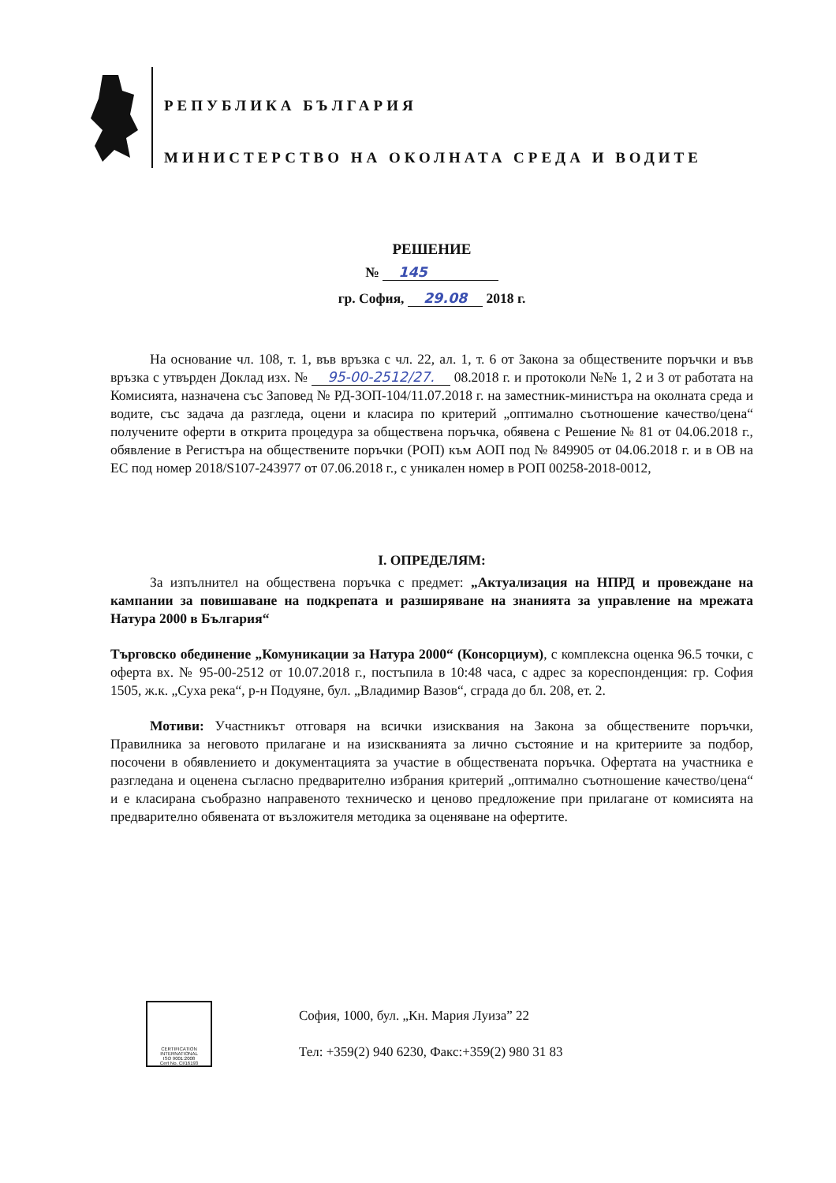РЕПУБЛИКА БЪЛГАРИЯ
МИНИСТЕРСТВО НА ОКОЛНАТА СРЕДА И ВОДИТЕ
РЕШЕНИЕ
№ 145
гр. София, 29.08 2018 г.
На основание чл. 108, т. 1, във връзка с чл. 22, ал. 1, т. 6 от Закона за обществените поръчки и във връзка с утвърден Доклад изх. № 95-00-2512/27. 08.2018 г. и протоколи №№ 1, 2 и 3 от работата на Комисията, назначена със Заповед № РД-ЗОП-104/11.07.2018 г. на заместник-министъра на околната среда и водите, със задача да разгледа, оцени и класира по критерий „оптимално съотношение качество/цена“ получените оферти в открита процедура за обществена поръчка, обявена с Решение № 81 от 04.06.2018 г., обявление в Регистъра на обществените поръчки (РОП) към АОП под № 849905 от 04.06.2018 г. и в ОВ на ЕС под номер 2018/S107-243977 от 07.06.2018 г., с уникален номер в РОП 00258-2018-0012,
I. ОПРЕДЕЛЯМ:
За изпълнител на обществена поръчка с предмет: „Актуализация на НПРД и провеждане на кампании за повишаване на подкрепата и разширяване на знанията за управление на мрежата Натура 2000 в България“
Търговско обединение „Комуникации за Натура 2000“ (Консорциум), с комплексна оценка 96.5 точки, с оферта вх. № 95-00-2512 от 10.07.2018 г., постъпила в 10:48 часа, с адрес за кореспонденция: гр. София 1505, ж.к. „Суха река“, р-н Подуяне, бул. „Владимир Вазов“, сграда до бл. 208, ет. 2.
Мотиви: Участникът отговаря на всички изисквания на Закона за обществените поръчки, Правилника за неговото прилагане и на изискванията за лично състояние и на критериите за подбор, посочени в обявлението и документацията за участие в обществената поръчка. Офертата на участника е разгледана и оценена съгласно предварително избрания критерий „оптимално съотношение качество/цена“ и е класирана съобразно направеното техническо и ценово предложение при прилагане от комисията на предварително обявената от възложителя методика за оценяване на офертите.
CERTIFICATION INTERNATIONAL
ISO 9001:2008
Cert No. CI/16193
София, 1000, бул. „Кн. Мария Луиза” 22
Тел: +359(2) 940 6230, Факс:+359(2) 980 31 83